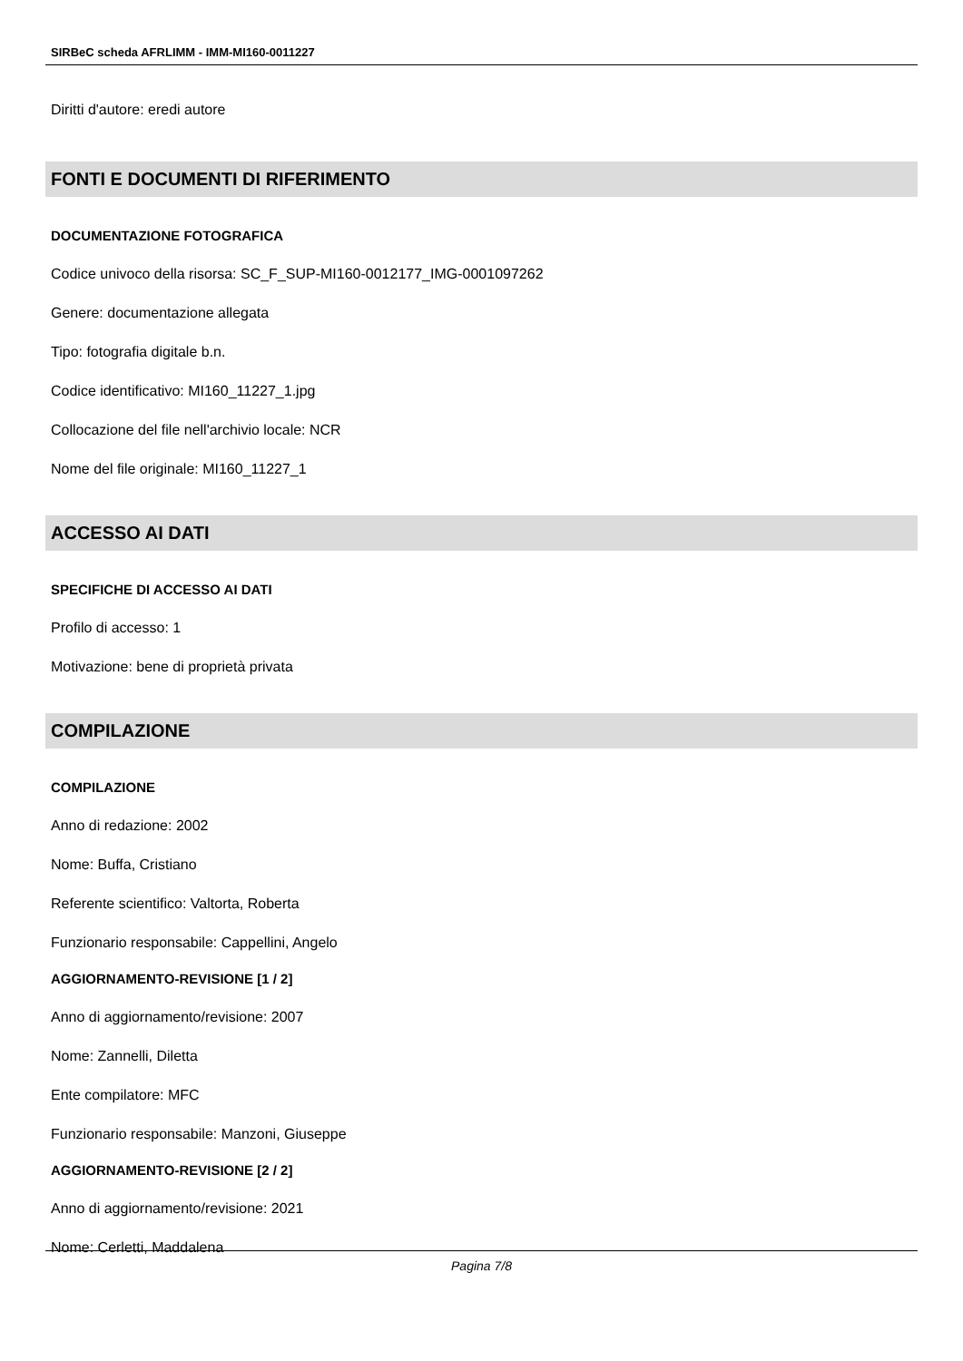SIRBeC scheda AFRLIMM - IMM-MI160-0011227
Diritti d'autore: eredi autore
FONTI E DOCUMENTI DI RIFERIMENTO
DOCUMENTAZIONE FOTOGRAFICA
Codice univoco della risorsa: SC_F_SUP-MI160-0012177_IMG-0001097262
Genere: documentazione allegata
Tipo: fotografia digitale b.n.
Codice identificativo: MI160_11227_1.jpg
Collocazione del file nell'archivio locale: NCR
Nome del file originale: MI160_11227_1
ACCESSO AI DATI
SPECIFICHE DI ACCESSO AI DATI
Profilo di accesso: 1
Motivazione: bene di proprietà privata
COMPILAZIONE
COMPILAZIONE
Anno di redazione: 2002
Nome: Buffa, Cristiano
Referente scientifico: Valtorta, Roberta
Funzionario responsabile: Cappellini, Angelo
AGGIORNAMENTO-REVISIONE [1 / 2]
Anno di aggiornamento/revisione: 2007
Nome: Zannelli, Diletta
Ente compilatore: MFC
Funzionario responsabile: Manzoni, Giuseppe
AGGIORNAMENTO-REVISIONE [2 / 2]
Anno di aggiornamento/revisione: 2021
Nome: Cerletti, Maddalena
Pagina 7/8